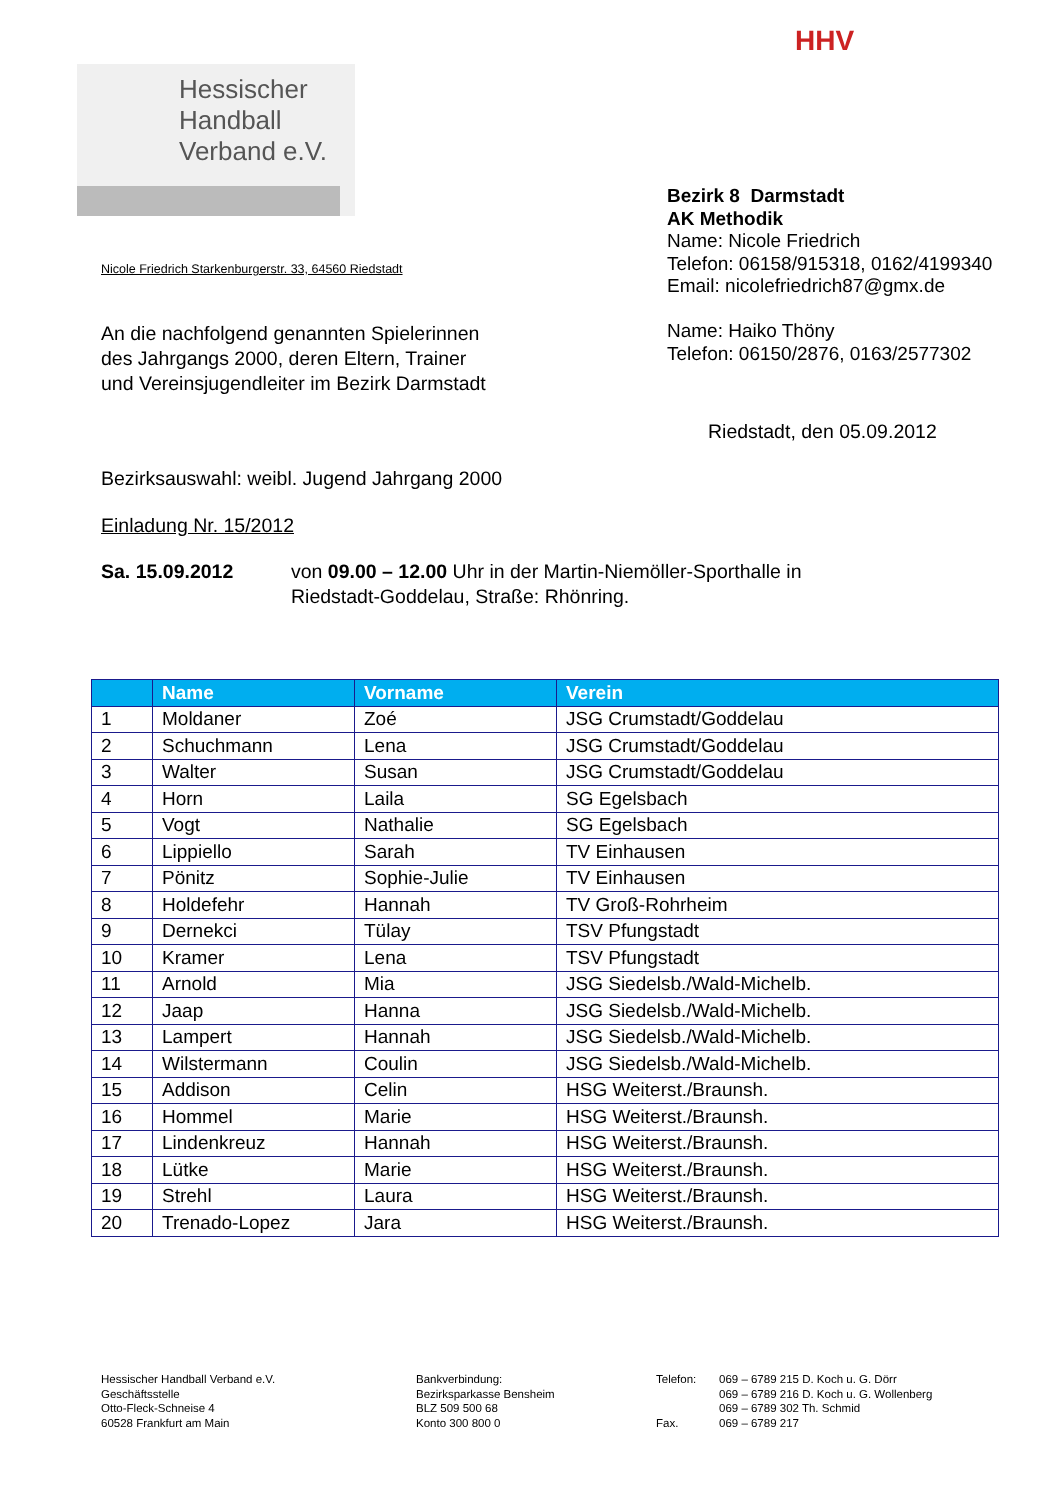Hessischer
Handball
Verband e.V.
HHV
Bezirk 8 Darmstadt
AK Methodik
Name: Nicole Friedrich
Telefon: 06158/915318, 0162/4199340
Email: nicolefriedrich87@gmx.de
Name: Haiko Thöny
Telefon: 06150/2876, 0163/2577302
Nicole Friedrich Starkenburgerstr. 33, 64560 Riedstadt
An die nachfolgend genannten Spielerinnen
des Jahrgangs 2000, deren Eltern, Trainer
und Vereinsjugendleiter im Bezirk Darmstadt
Riedstadt, den 05.09.2012
Bezirksauswahl: weibl. Jugend Jahrgang 2000
Einladung Nr. 15/2012
Sa. 15.09.2012 von 09.00 – 12.00 Uhr in der Martin-Niemöller-Sporthalle in
Riedstadt-Goddelau, Straße: Rhönring.
| | Name | Vorname | Verein |
| --- | --- | --- | --- |
| 1 | Moldaner | Zoé | JSG Crumstadt/Goddelau |
| 2 | Schuchmann | Lena | JSG Crumstadt/Goddelau |
| 3 | Walter | Susan | JSG Crumstadt/Goddelau |
| 4 | Horn | Laila | SG Egelsbach |
| 5 | Vogt | Nathalie | SG Egelsbach |
| 6 | Lippiello | Sarah | TV Einhausen |
| 7 | Pönitz | Sophie-Julie | TV Einhausen |
| 8 | Holdefehr | Hannah | TV Groß-Rohrheim |
| 9 | Dernekci | Tülay | TSV Pfungstadt |
| 10 | Kramer | Lena | TSV Pfungstadt |
| 11 | Arnold | Mia | JSG Siedelsb./Wald-Michelb. |
| 12 | Jaap | Hanna | JSG Siedelsb./Wald-Michelb. |
| 13 | Lampert | Hannah | JSG Siedelsb./Wald-Michelb. |
| 14 | Wilstermann | Coulin | JSG Siedelsb./Wald-Michelb. |
| 15 | Addison | Celin | HSG Weiterst./Braunsh. |
| 16 | Hommel | Marie | HSG Weiterst./Braunsh. |
| 17 | Lindenkreuz | Hannah | HSG Weiterst./Braunsh. |
| 18 | Lütke | Marie | HSG Weiterst./Braunsh. |
| 19 | Strehl | Laura | HSG Weiterst./Braunsh. |
| 20 | Trenado-Lopez | Jara | HSG Weiterst./Braunsh. |
Hessischer Handball Verband e.V.
Geschäftsstelle
Otto-Fleck-Schneise 4
60528 Frankfurt am Main
Bankverbindung:
Bezirksparkasse Bensheim
BLZ 509 500 68
Konto 300 800 0
Telefon:
Fax.
069 – 6789 215 D. Koch u. G. Dörr
069 – 6789 216 D. Koch u. G. Wollenberg
069 – 6789 302 Th. Schmid
069 – 6789 217